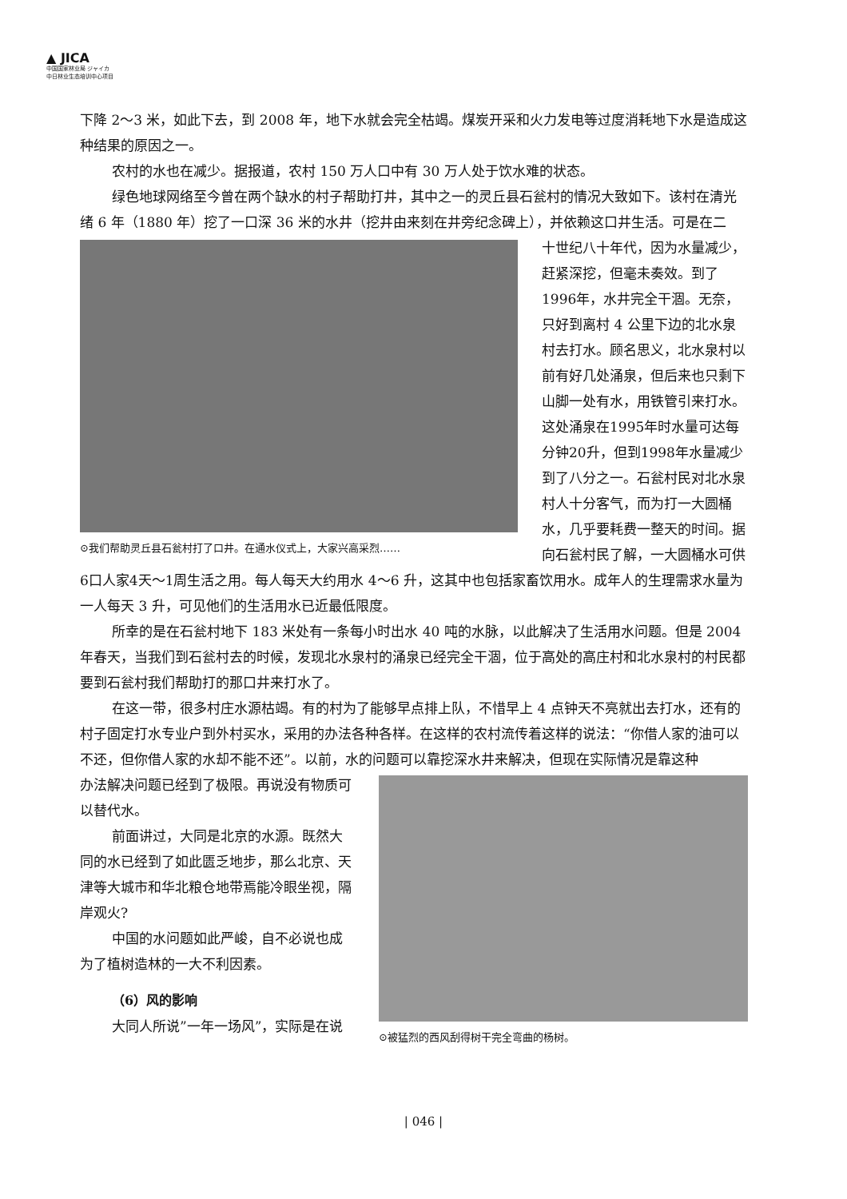▲ JICA
中国国家林业局 ジャイカ
中日林业生态培训中心项目
下降 2～3 米，如此下去，到 2008 年，地下水就会完全枯竭。煤炭开采和火力发电等过度消耗地下水是造成这种结果的原因之一。
农村的水也在减少。据报道，农村 150 万人口中有 30 万人处于饮水难的状态。
绿色地球网络至今曾在两个缺水的村子帮助打井，其中之一的灵丘县石瓮村的情况大致如下。该村在清光绪 6 年（1880 年）挖了一口深 36 米的水井（挖井由来刻在井旁纪念碑上），并依赖这口井生活。可是在二
⊙我们帮助灵丘县石瓮村打了口井。在通水仪式上，大家兴高采烈……
十世纪八十年代，因为水量减少，赶紧深挖，但毫未奏效。到了1996年，水井完全干涸。无奈，只好到离村 4 公里下边的北水泉村去打水。顾名思义，北水泉村以前有好几处涌泉，但后来也只剩下山脚一处有水，用铁管引来打水。这处涌泉在1995年时水量可达每分钟20升，但到1998年水量减少到了八分之一。石瓮村民对北水泉村人十分客气，而为打一大圆桶水，几乎要耗费一整天的时间。据向石瓮村民了解，一大圆桶水可供6口人家4天～1周生活之用。每人每天大约用水 4～6 升，这其中也包括家畜饮用水。成年人的生理需求水量为一人每天 3 升，可见他们的生活用水已近最低限度。
所幸的是在石瓮村地下 183 米处有一条每小时出水 40 吨的水脉，以此解决了生活用水问题。但是 2004 年春天，当我们到石瓮村去的时候，发现北水泉村的涌泉已经完全干涸，位于高处的高庄村和北水泉村的村民都要到石瓮村我们帮助打的那口井来打水了。
在这一带，很多村庄水源枯竭。有的村为了能够早点排上队，不惜早上 4 点钟天不亮就出去打水，还有的村子固定打水专业户到外村买水，采用的办法各种各样。在这样的农村流传着这样的说法：“你借人家的油可以不还，但你借人家的水却不能不还”。以前，水的问题可以靠挖深水井来解决，但现在实际情况是靠这种
⊙被猛烈的西风刮得树干完全弯曲的杨树。
办法解决问题已经到了极限。再说没有物质可以替代水。
前面讲过，大同是北京的水源。既然大同的水已经到了如此匮乏地步，那么北京、天津等大城市和华北粮仓地带焉能冷眼坐视，隔岸观火?
中国的水问题如此严峻，自不必说也成为了植树造林的一大不利因素。
（6）风的影响
大同人所说”一年一场风”，实际是在说
| 046 |